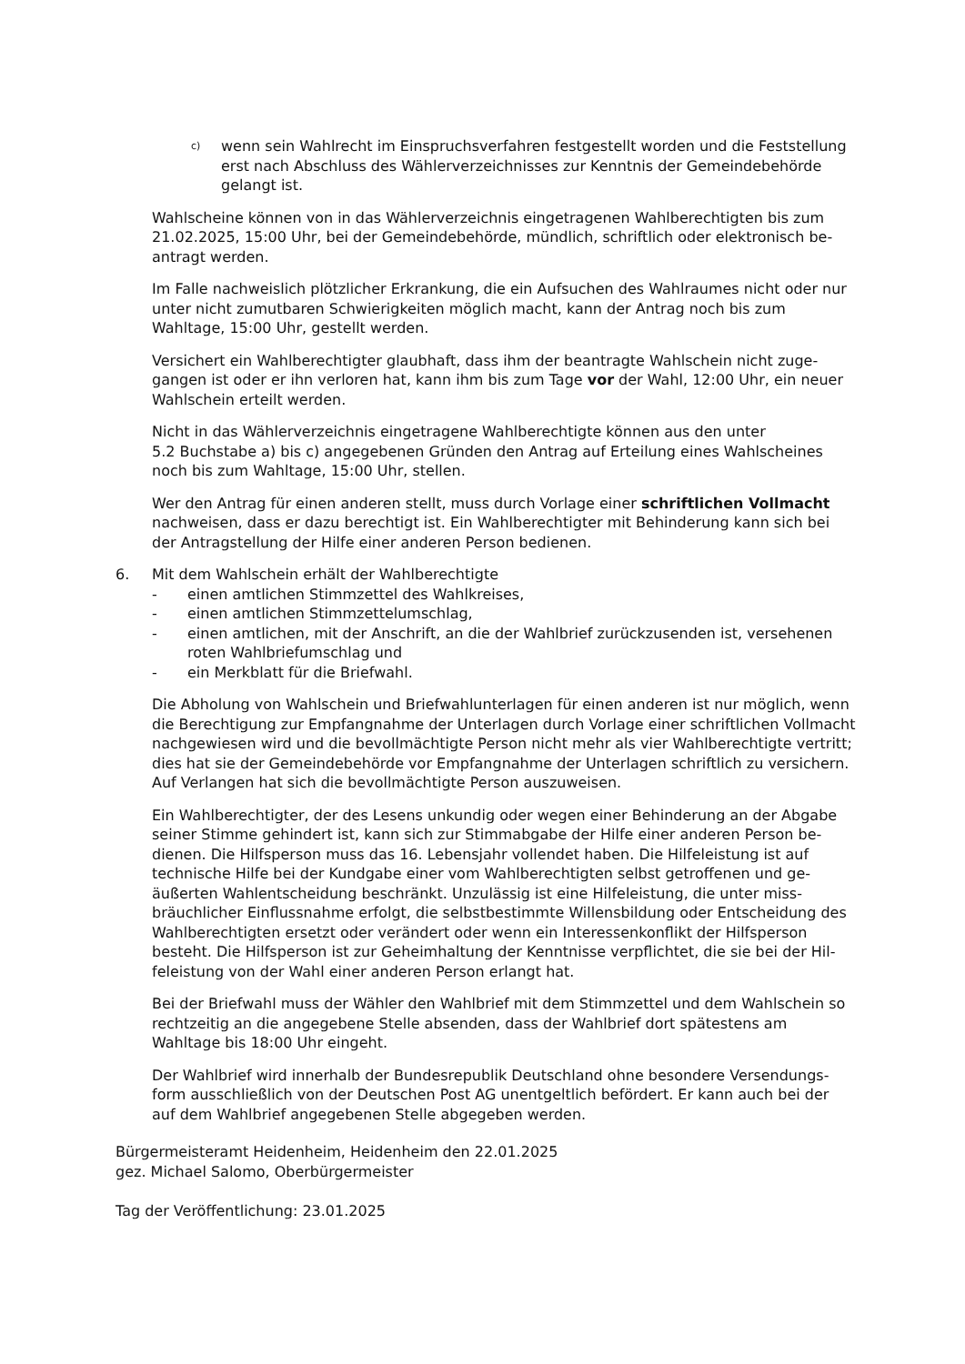c)
wenn sein Wahlrecht im Einspruchsverfahren festgestellt worden und die Feststel­lung erst nach Abschluss des Wählerverzeichnisses zur Kenntnis der Gemeindebe­hörde gelangt ist.
Wahlscheine können von in das Wählerverzeichnis eingetragenen Wahlberechtigten bis zum 21.02.2025, 15:00 Uhr, bei der Gemeindebehörde, mündlich, schriftlich oder elektronisch be­antragt werden.
Im Falle nachweislich plötzlicher Erkrankung, die ein Aufsuchen des Wahlraumes nicht oder nur unter nicht zumutbaren Schwierigkeiten möglich macht, kann der Antrag noch bis zum Wahltage, 15:00 Uhr, gestellt werden.
Versichert ein Wahlberechtigter glaubhaft, dass ihm der beantragte Wahlschein nicht zuge­gangen ist oder er ihn verloren hat, kann ihm bis zum Tage vor der Wahl, 12:00 Uhr, ein neuer Wahlschein erteilt werden.
Nicht in das Wählerverzeichnis eingetragene Wahlberechtigte können aus den unter
5.2 Buchstabe a) bis c) angegebenen Gründen den Antrag auf Erteilung eines Wahlscheines noch bis zum Wahltage, 15:00 Uhr, stellen.
Wer den Antrag für einen anderen stellt, muss durch Vorlage einer schriftlichen Vollmacht nachweisen, dass er dazu berechtigt ist. Ein Wahlberechtigter mit Behinderung kann sich bei der Antragstellung der Hilfe einer anderen Person bedienen.
6. Mit dem Wahlschein erhält der Wahlberechtigte
- einen amtlichen Stimmzettel des Wahlkreises,
- einen amtlichen Stimmzettelumschlag,
- einen amtlichen, mit der Anschrift, an die der Wahlbrief zurückzusenden ist, versehenen roten Wahlbriefumschlag und
- ein Merkblatt für die Briefwahl.
Die Abholung von Wahlschein und Briefwahlunterlagen für einen anderen ist nur möglich, wenn die Berechtigung zur Empfangnahme der Unterlagen durch Vorlage einer schriftlichen Vollmacht nachgewiesen wird und die bevollmächtigte Person nicht mehr als vier Wahlbe­rechtigte vertritt; dies hat sie der Gemeindebehörde vor Empfangnahme der Unterlagen schriftlich zu versichern. Auf Verlangen hat sich die bevollmächtigte Person auszuweisen.
Ein Wahlberechtigter, der des Lesens unkundig oder wegen einer Behinderung an der Abgabe seiner Stimme gehindert ist, kann sich zur Stimmabgabe der Hilfe einer anderen Person be­dienen. Die Hilfsperson muss das 16. Lebensjahr vollendet haben. Die Hilfeleistung ist auf technische Hilfe bei der Kundgabe einer vom Wahlberechtigten selbst getroffenen und ge­äußerten Wahlentscheidung beschränkt. Unzulässig ist eine Hilfeleistung, die unter miss­bräuchlicher Einflussnahme erfolgt, die selbstbestimmte Willensbildung oder Entscheidung des Wahlberechtigten ersetzt oder verändert oder wenn ein Interessenkonflikt der Hilfsperson besteht. Die Hilfsperson ist zur Geheimhaltung der Kenntnisse verpflichtet, die sie bei der Hil­feleistung von der Wahl einer anderen Person erlangt hat.
Bei der Briefwahl muss der Wähler den Wahlbrief mit dem Stimmzettel und dem Wahlschein so rechtzeitig an die angegebene Stelle absenden, dass der Wahlbrief dort spätestens am Wahltage bis 18:00 Uhr eingeht.
Der Wahlbrief wird innerhalb der Bundesrepublik Deutschland ohne besondere Versendungs­form ausschließlich von der Deutschen Post AG unentgeltlich befördert. Er kann auch bei der auf dem Wahlbrief angegebenen Stelle abgegeben werden.
Bürgermeisteramt Heidenheim, Heidenheim den 22.01.2025
gez. Michael Salomo, Oberbürgermeister
Tag der Veröffentlichung: 23.01.2025